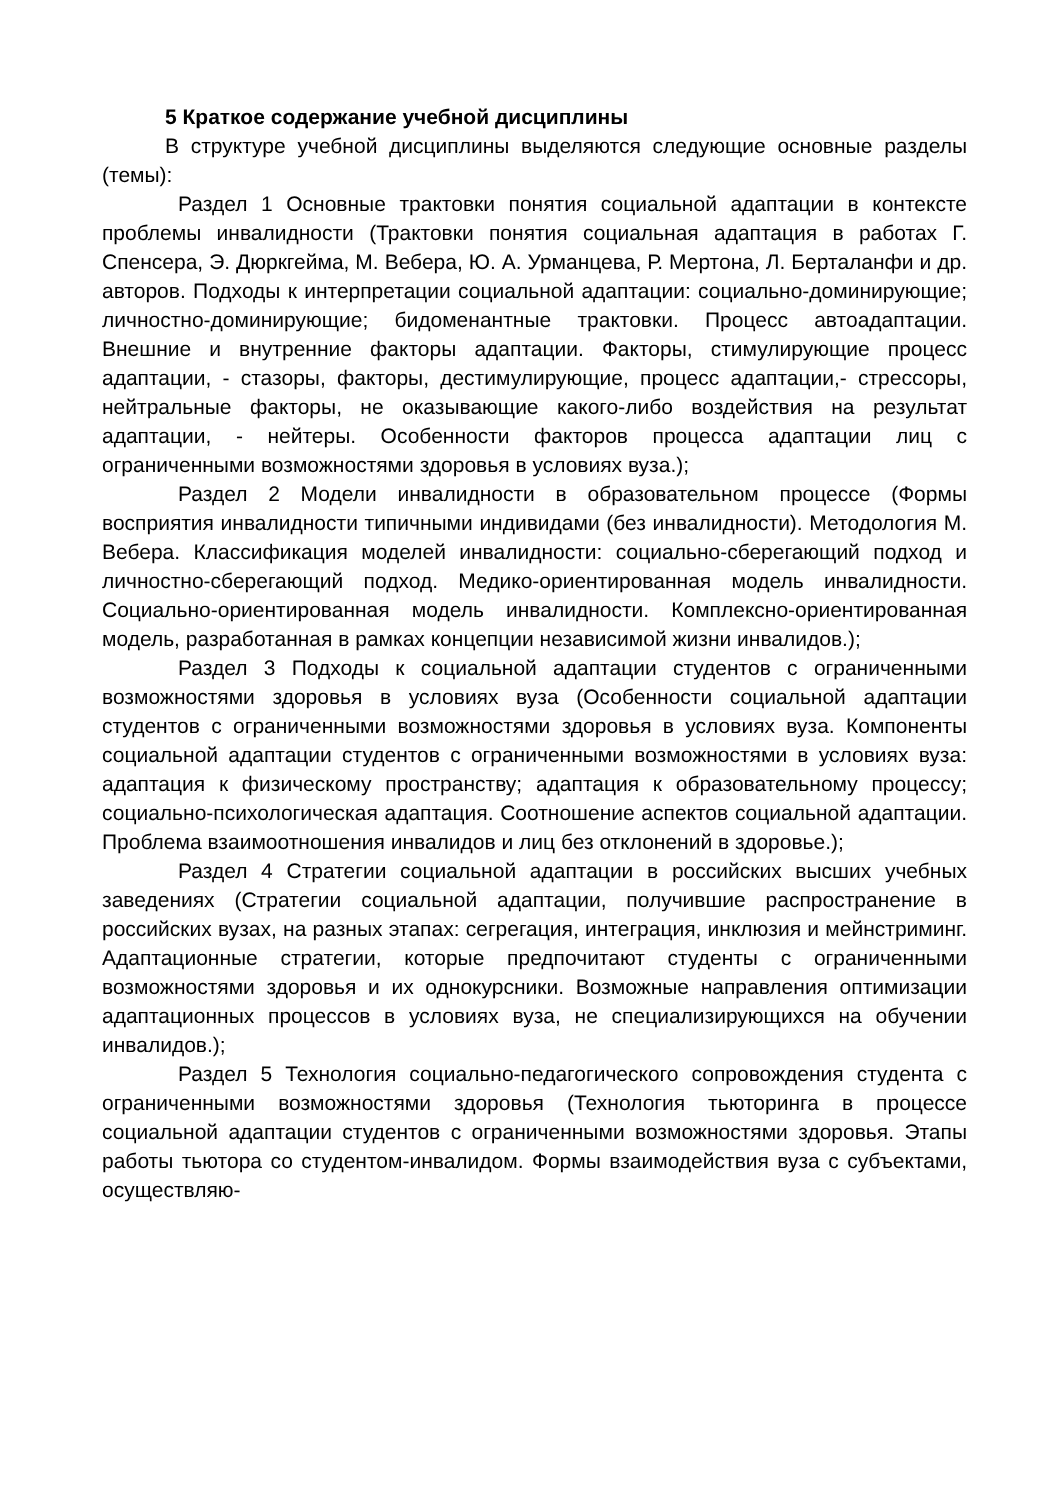5 Краткое содержание учебной дисциплины
В структуре учебной дисциплины выделяются следующие основные разделы (темы):
Раздел 1 Основные трактовки понятия социальной адаптации в контексте проблемы инвалидности (Трактовки понятия социальная адаптация в работах Г. Спенсера, Э. Дюркгейма, М. Вебера, Ю. А. Урманцева, Р. Мертона, Л. Берталанфи и др. авторов. Подходы к интерпретации социальной адаптации: социально-доминирующие; личностно-доминирующие; бидоменантные трактовки. Процесс автоадаптации. Внешние и внутренние факторы адаптации. Факторы, стимулирующие процесс адаптации, - стазоры, факторы, дестимулирующие, процесс адаптации,- стрессоры, нейтральные факторы, не оказывающие какого-либо воздействия на результат адаптации, - нейтеры. Особенности факторов процесса адаптации лиц с ограниченными возможностями здоровья в условиях вуза.);
Раздел 2 Модели инвалидности в образовательном процессе (Формы восприятия инвалидности типичными индивидами (без инвалидности). Методология М. Вебера. Классификация моделей инвалидности: социально-сберегающий подход и личностно-сберегающий подход. Медико-ориентированная модель инвалидности. Социально-ориентированная модель инвалидности. Комплексно-ориентированная модель, разработанная в рамках концепции независимой жизни инвалидов.);
Раздел 3 Подходы к социальной адаптации студентов с ограниченными возможностями здоровья в условиях вуза (Особенности социальной адаптации студентов с ограниченными возможностями здоровья в условиях вуза. Компоненты социальной адаптации студентов с ограниченными возможностями в условиях вуза: адаптация к физическому пространству; адаптация к образовательному процессу; социально-психологическая адаптация. Соотношение аспектов социальной адаптации. Проблема взаимоотношения инвалидов и лиц без отклонений в здоровье.);
Раздел 4 Стратегии социальной адаптации в российских высших учебных заведениях (Стратегии социальной адаптации, получившие распространение в российских вузах, на разных этапах: сегрегация, интеграция, инклюзия и мейнстриминг. Адаптационные стратегии, которые предпочитают студенты с ограниченными возможностями здоровья и их однокурсники. Возможные направления оптимизации адаптационных процессов в условиях вуза, не специализирующихся на обучении инвалидов.);
Раздел 5 Технология социально-педагогического сопровождения студента с ограниченными возможностями здоровья (Технология тьюторинга в процессе социальной адаптации студентов с ограниченными возможностями здоровья. Этапы работы тьютора со студентом-инвалидом. Формы взаимодействия вуза с субъектами, осуществляю-